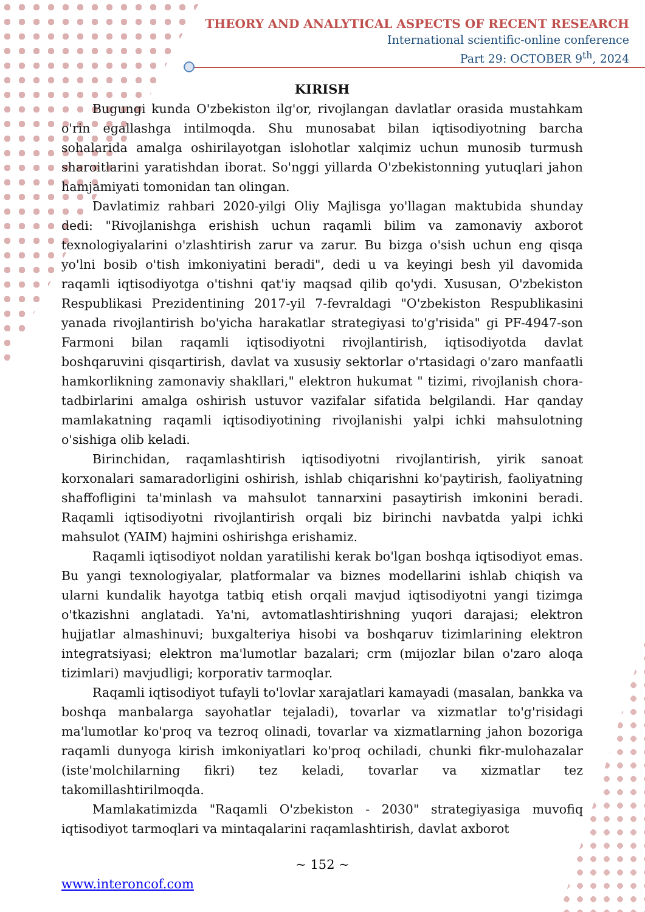THEORY AND ANALYTICAL ASPECTS OF RECENT RESEARCH
International scientific-online conference
Part 29: OCTOBER 9<sup>th</sup>, 2024
KIRISH
Bugungi kunda O'zbekiston ilg'or, rivojlangan davlatlar orasida mustahkam o'rin egallashga intilmoqda. Shu munosabat bilan iqtisodiyotning barcha sohalarida amalga oshirilayotgan islohotlar xalqimiz uchun munosib turmush sharoitlarini yaratishdan iborat. So'nggi yillarda O'zbekistonning yutuqlari jahon hamjamiyati tomonidan tan olingan.
Davlatimiz rahbari 2020-yilgi Oliy Majlisga yo'llagan maktubida shunday dedi: "Rivojlanishga erishish uchun raqamli bilim va zamonaviy axborot texnologiyalarini o'zlashtirish zarur va zarur. Bu bizga o'sish uchun eng qisqa yo'lni bosib o'tish imkoniyatini beradi", dedi u va keyingi besh yil davomida raqamli iqtisodiyotga o'tishni qat'iy maqsad qilib qo'ydi. Xususan, O'zbekiston Respublikasi Prezidentining 2017-yil 7-fevraldagi "O'zbekiston Respublikasini yanada rivojlantirish bo'yicha harakatlar strategiyasi to'g'risida" gi PF-4947-son Farmoni bilan raqamli iqtisodiyotni rivojlantirish, iqtisodiyotda davlat boshqaruvini qisqartirish, davlat va xususiy sektorlar o'rtasidagi o'zaro manfaatli hamkorlikning zamonaviy shakllari," elektron hukumat " tizimi, rivojlanish chora-tadbirlarini amalga oshirish ustuvor vazifalar sifatida belgilandi. Har qanday mamlakatning raqamli iqtisodiyotining rivojlanishi yalpi ichki mahsulotning o'sishiga olib keladi.
Birinchidan, raqamlashtirish iqtisodiyotni rivojlantirish, yirik sanoat korxonalari samaradorligini oshirish, ishlab chiqarishni ko'paytirish, faoliyatning shaffofligini ta'minlash va mahsulot tannarxini pasaytirish imkonini beradi. Raqamli iqtisodiyotni rivojlantirish orqali biz birinchi navbatda yalpi ichki mahsulot (YAIM) hajmini oshirishga erishamiz.
Raqamli iqtisodiyot noldan yaratilishi kerak bo'lgan boshqa iqtisodiyot emas. Bu yangi texnologiyalar, platformalar va biznes modellarini ishlab chiqish va ularni kundalik hayotga tatbiq etish orqali mavjud iqtisodiyotni yangi tizimga o'tkazishni anglatadi. Ya'ni, avtomatlashtirishning yuqori darajasi; elektron hujjatlar almashinuvi; buxgalteriya hisobi va boshqaruv tizimlarining elektron integratsiyasi; elektron ma'lumotlar bazalari; crm (mijozlar bilan o'zaro aloqa tizimlari) mavjudligi; korporativ tarmoqlar.
Raqamli iqtisodiyot tufayli to'lovlar xarajatlari kamayadi (masalan, bankka va boshqa manbalarga sayohatlar tejaladi), tovarlar va xizmatlar to'g'risidagi ma'lumotlar ko'proq va tezroq olinadi, tovarlar va xizmatlarning jahon bozoriga raqamli dunyoga kirish imkoniyatlari ko'proq ochiladi, chunki fikr-mulohazalar (iste'molchilarning fikri) tez keladi, tovarlar va xizmatlar tez takomillashtirilmoqda.
Mamlakatimizda "Raqamli O'zbekiston - 2030" strategiyasiga muvofiq iqtisodiyot tarmoqlari va mintaqalarini raqamlashtirish, davlat axborot
~ 152 ~
www.interoncof.com